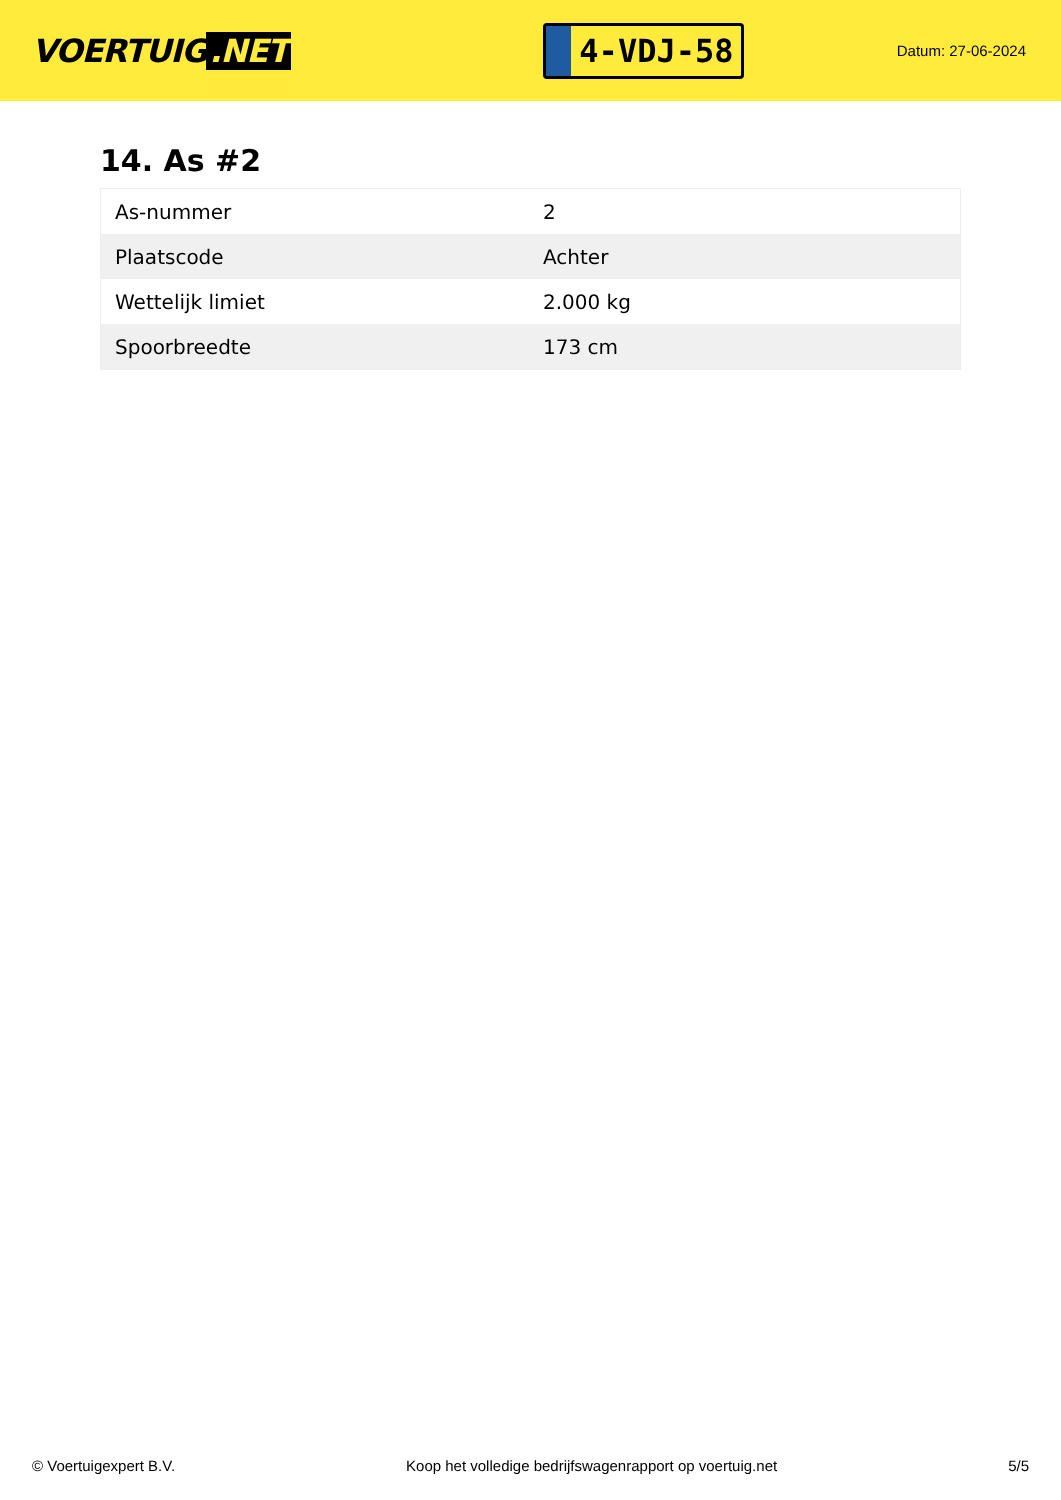VOERTUIG.NET
4-VDJ-58
Datum: 27-06-2024
14. As #2
| As-nummer | 2 |
| Plaatscode | Achter |
| Wettelijk limiet | 2.000 kg |
| Spoorbreedte | 173 cm |
© Voertuigexpert B.V. Koop het volledige bedrijfswagenrapport op voertuig.net 5/5